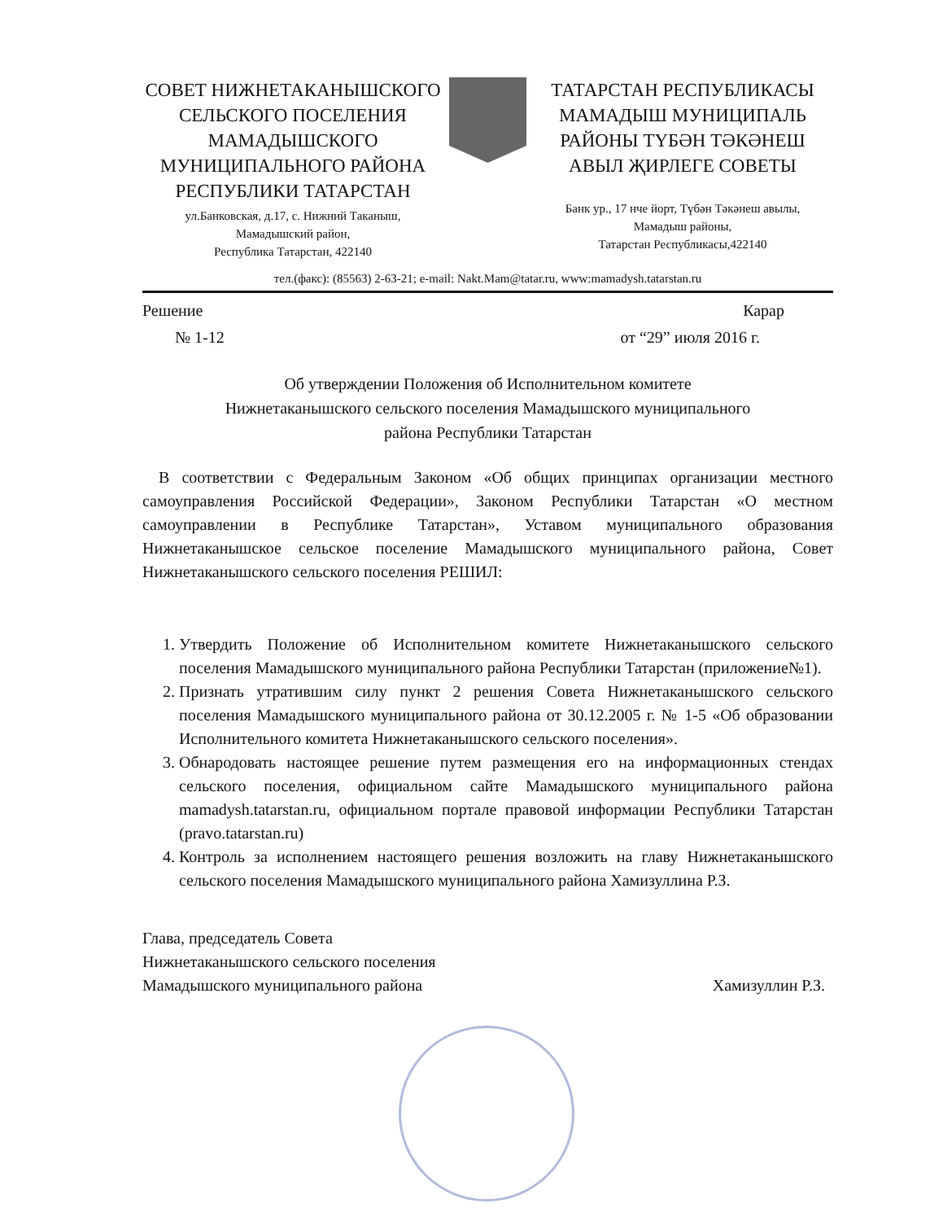СОВЕТ НИЖНЕТАКАНЫШСКОГО СЕЛЬСКОГО ПОСЕЛЕНИЯ МАМАДЫШСКОГО МУНИЦИПАЛЬНОГО РАЙОНА РЕСПУБЛИКИ ТАТАРСТАН
ул.Банковская, д.17, с. Нижний Таканыш,
Мамадышский район,
Республика Татарстан, 422140
ТАТАРСТАН РЕСПУБЛИКАСЫ МАМАДЫШ МУНИЦИПАЛЬ РАЙОНЫ ТҮБӘН ТӘКӘНЕШ АВЫЛ ҖИРЛЕГЕ СОВЕТЫ
Банк ур., 17 нче йорт, Түбән Тәкәнеш авылы,
Мамадыш районы,
Татарстан Республикасы,422140
тел.(факс): (85563) 2-63-21; e-mail: Nakt.Mam@tatar.ru, www:mamadysh.tatarstan.ru
Решение Карар
№ 1-12 от “29” июля 2016 г.
Об утверждении Положения об Исполнительном комитете
Нижнетаканышского сельского поселения Мамадышского муниципального
района Республики Татарстан
В соответствии с Федеральным Законом «Об общих принципах организации местного самоуправления Российской Федерации», Законом Республики Татарстан «О местном самоуправлении в Республике Татарстан», Уставом муниципального образования Нижнетаканышское сельское поселение Мамадышского муниципального района, Совет Нижнетаканышского сельского поселения РЕШИЛ:
1. Утвердить Положение об Исполнительном комитете Нижнетаканышского сельского поселения Мамадышского муниципального района Республики Татарстан (приложение№1).
2. Признать утратившим силу пункт 2 решения Совета Нижнетаканышского сельского поселения Мамадышского муниципального района от 30.12.2005 г. № 1-5 «Об образовании Исполнительного комитета Нижнетаканышского сельского поселения».
3. Обнародовать настоящее решение путем размещения его на информационных стендах сельского поселения, официальном сайте Мамадышского муниципального района mamadysh.tatarstan.ru, официальном портале правовой информации Республики Татарстан (pravo.tatarstan.ru)
4. Контроль за исполнением настоящего решения возложить на главу Нижнетаканышского сельского поселения Мамадышского муниципального района Хамизуллина Р.З.
Глава, председатель Совета
Нижнетаканышского сельского поселения
Мамадышского муниципального района
Хамизуллин Р.З.